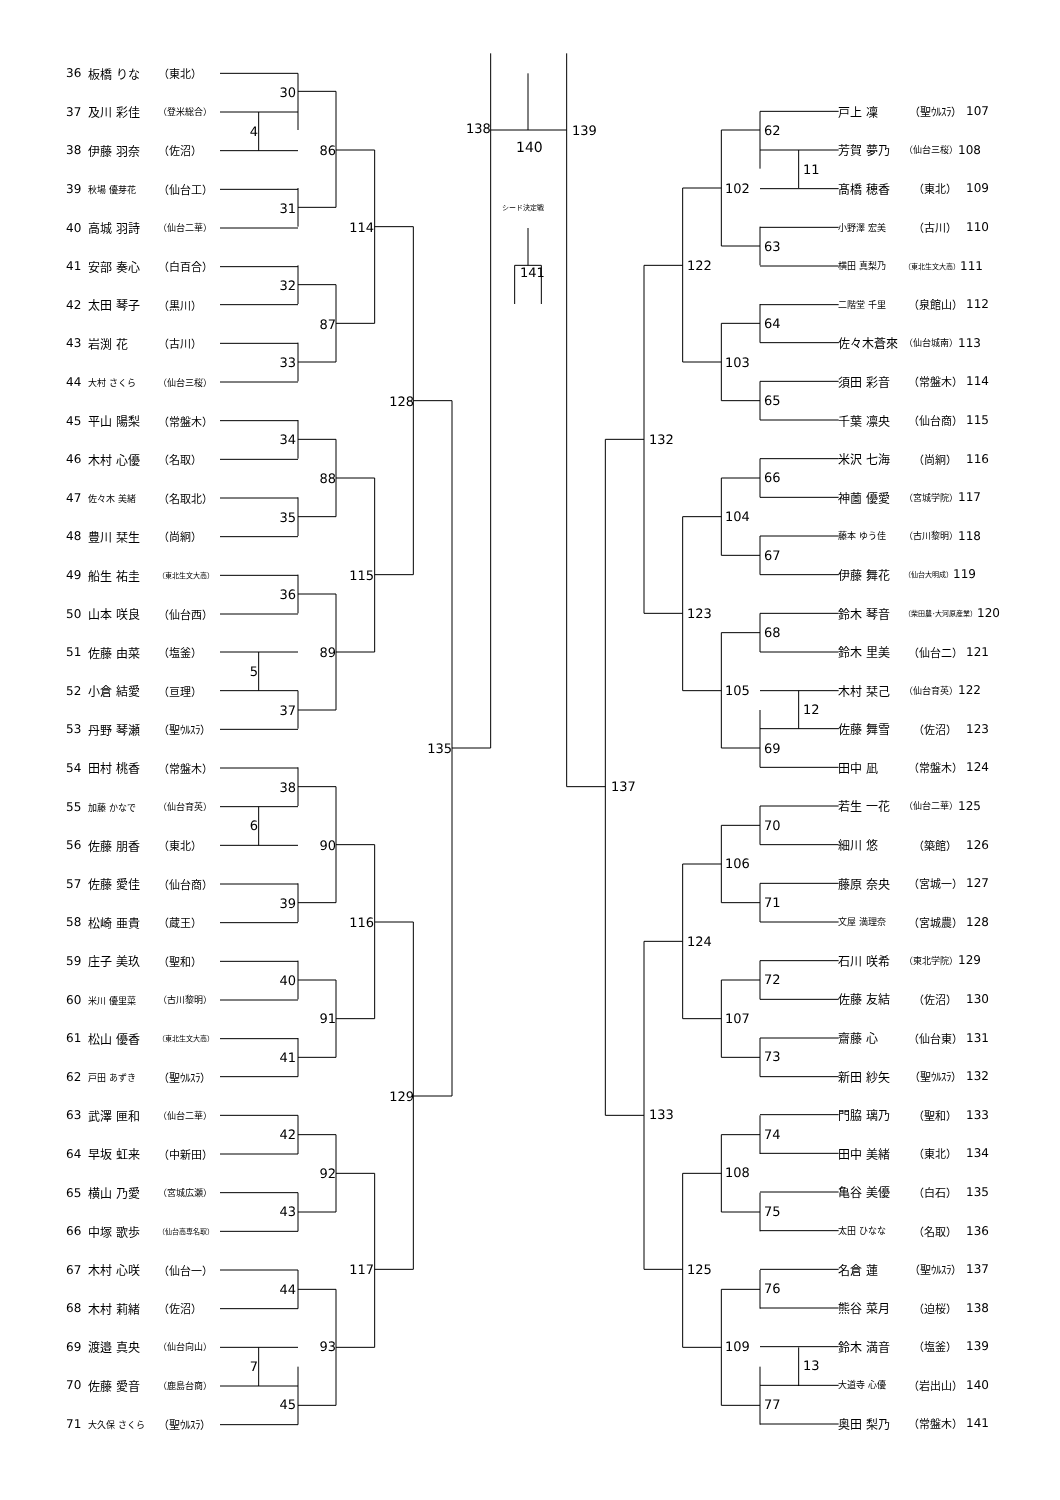36 板橋 りな （東北）
30
37 及川 彩佳 （登米総合）
4
38 伊藤 羽奈 （佐沼）
86
39 秋場 優芽花 （仙台工）
31
40 高城 羽詩 （仙台二華）
114
41 安部 奏心 （白百合）
32
42 太田 琴子 （黒川）
87
43 岩渕 花 （古川）
33
44 大村 さくら （仙台三桜）
128
45 平山 陽梨 （常盤木）
34
46 木村 心優 （名取）
88
47 佐々木 美緒 （名取北）
35
48 豊川 栞生 （尚絅）
49 船生 祐圭 （東北生文大高）
115
36
50 山本 咲良 （仙台西）
51 佐藤 由菜 （塩釜）
89
5
52 小倉 結愛 （亘理）
37
53 丹野 琴瀬 （聖ｳﾙｽﾗ）
135
54 田村 桃香 （常盤木）
38
55 加藤 かなで （仙台育英）
6
56 佐藤 朋香 （東北）
90
57 佐藤 愛佳 （仙台商）
39
58 松崎 亜貴 （蔵王）
116
59 庄子 美玖 （聖和）
40
60 米川 優里菜 （古川黎明）
91
61 松山 優香 （東北生文大高）
41
62 戸田 あずき （聖ｳﾙｽﾗ）
129
63 武澤 匣和 （仙台二華）
42
64 早坂 虹来 （中新田）
92
65 横山 乃愛 （宮城広瀬）
43
66 中塚 歌歩 （仙台高専名取）
67 木村 心咲 （仙台一）
117
44
68 木村 莉緒 （佐沼）
69 渡邉 真央 （仙台向山）
93
7
70 佐藤 愛音 （鹿島台商）
45
71 大久保 さくら （聖ｳﾙｽﾗ）
138
140
シード決定戦
141
139
戸上 凜 （聖ｳﾙｽﾗ） 107
62
芳賀 夢乃 （仙台三桜） 108
11
髙橋 穂香 （東北） 109
102
小野澤 宏美 （古川） 110
63
横田 真梨乃 （東北生文大高） 111
122
二階堂 千里 （泉館山） 112
64
佐々木蒼來 （仙台城南） 113
103
須田 彩音 （常盤木） 114
65
千葉 凛央 （仙台商） 115
132
米沢 七海 （尚絅） 116
66
神薗 優愛 （宮城学院） 117
104
藤本 ゆう佳 （古川黎明） 118
67
伊藤 舞花 （仙台大明成） 119
鈴木 琴音 （柴田農･大河原産業） 120
123
68
鈴木 里美 （仙台二） 121
木村 栞己 （仙台育英） 122
105
12
佐藤 舞雪 （佐沼） 123
69
田中 凪 （常盤木） 124
137
若生 一花 （仙台二華） 125
70
細川 悠 （築館） 126
106
藤原 奈央 （宮城一） 127
71
文屋 満理奈 （宮城農） 128
124
石川 咲希 （東北学院） 129
72
佐藤 友結 （佐沼） 130
107
齋藤 心 （仙台東） 131
73
新田 紗矢 （聖ｳﾙｽﾗ） 132
133
門脇 璃乃 （聖和） 133
74
田中 美緒 （東北） 134
108
亀谷 美優 （白石） 135
75
太田 ひなな （名取） 136
名倉 蓮 （聖ｳﾙｽﾗ） 137
125
76
熊谷 菜月 （迫桜） 138
鈴木 満音 （塩釜） 139
109
13
大道寺 心優 （岩出山） 140
77
奥田 梨乃 （常盤木） 141